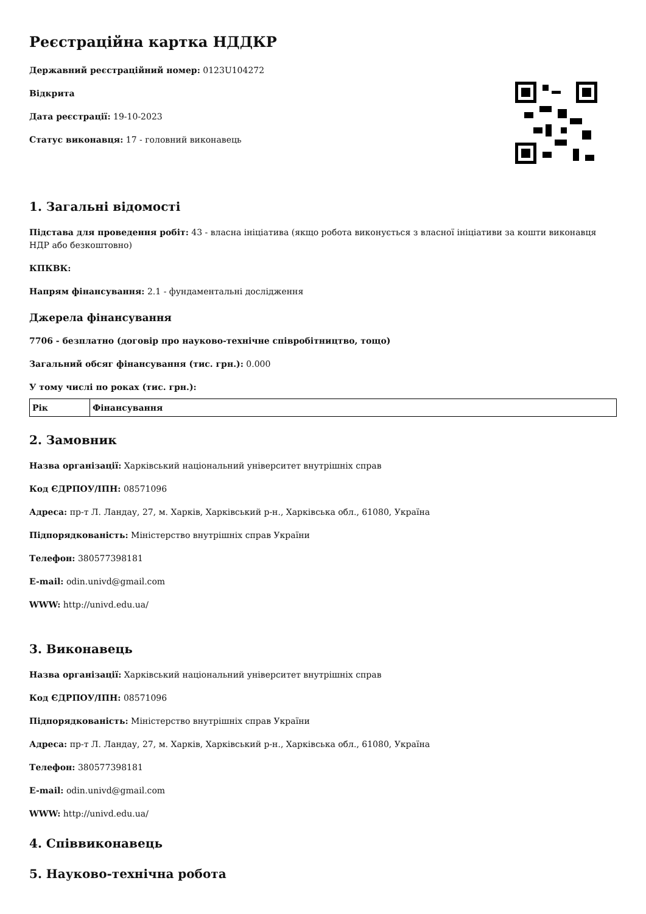Реєстраційна картка НДДКР
Державний реєстраційний номер: 0123U104272
Відкрита
Дата реєстрації: 19-10-2023
Статус виконавця: 17 - головний виконавець
1. Загальні відомості
Підстава для проведення робіт: 43 - власна ініціатива (якщо робота виконується з власної ініціативи за кошти виконавця НДР або безкоштовно)
КПКВК:
Напрям фінансування: 2.1 - фундаментальні дослідження
Джерела фінансування
7706 - безплатно (договір про науково-технічне співробітництво, тощо)
Загальний обсяг фінансування (тис. грн.): 0.000
У тому числі по роках (тис. грн.):
| Рік | Фінансування |
| --- | --- |
2. Замовник
Назва організації: Харківський національний університет внутрішніх справ
Код ЄДРПОУ/ІПН: 08571096
Адреса: пр-т Л. Ландау, 27, м. Харків, Харківський р-н., Харківська обл., 61080, Україна
Підпорядкованість: Міністерство внутрішніх справ України
Телефон: 380577398181
E-mail: odin.univd@gmail.com
WWW: http://univd.edu.ua/
3. Виконавець
Назва організації: Харківський національний університет внутрішніх справ
Код ЄДРПОУ/ІПН: 08571096
Підпорядкованість: Міністерство внутрішніх справ України
Адреса: пр-т Л. Ландау, 27, м. Харків, Харківський р-н., Харківська обл., 61080, Україна
Телефон: 380577398181
E-mail: odin.univd@gmail.com
WWW: http://univd.edu.ua/
4. Співвиконавець
5. Науково-технічна робота